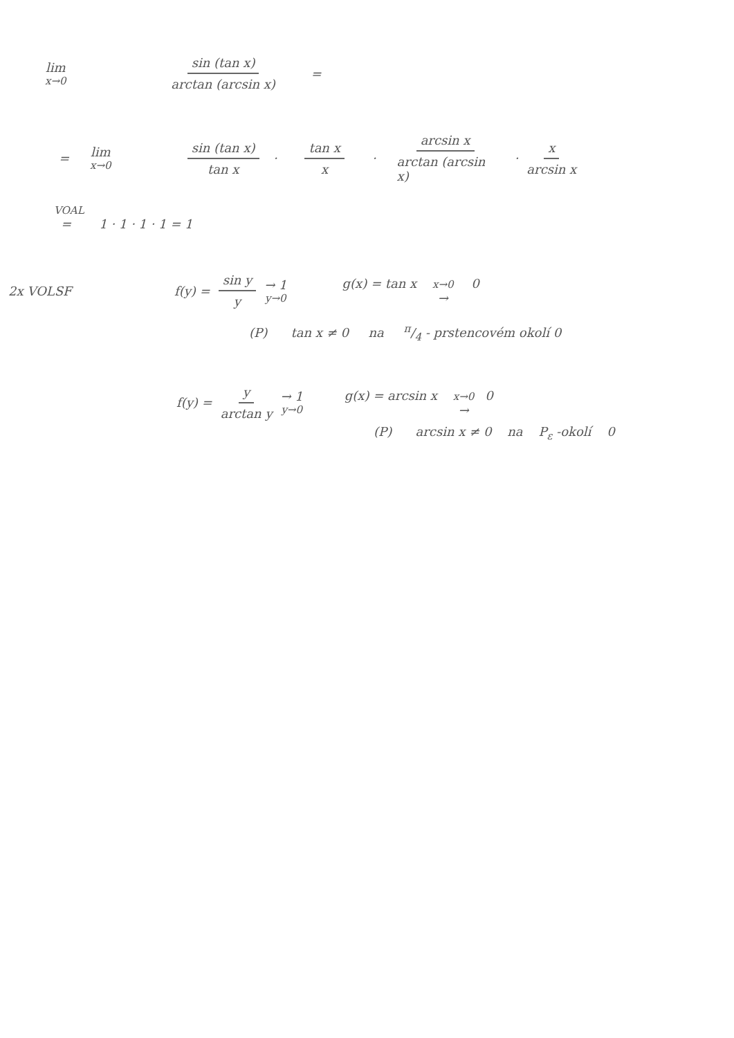lim x→0 sin (tan x) arctan (arcsin x) =
= lim x→0 sin (tan x) tan x · tan x x · arcsin x arctan (arcsin x) · x arcsin x
VOAL
= 1 · 1 · 1 · 1 = 1
2x VOLSF f(y) = sin y y → 1 y→0 g(x) = tan x x→0 → 0
(P) tan x ≠ 0 na π/4 - prstencovém okolí 0
f(y) = y arctan y → 1 y→0 g(x) = arcsin x x→0 → 0
(P) arcsin x ≠ 0 na P<sub>ε</sub> -okolí 0